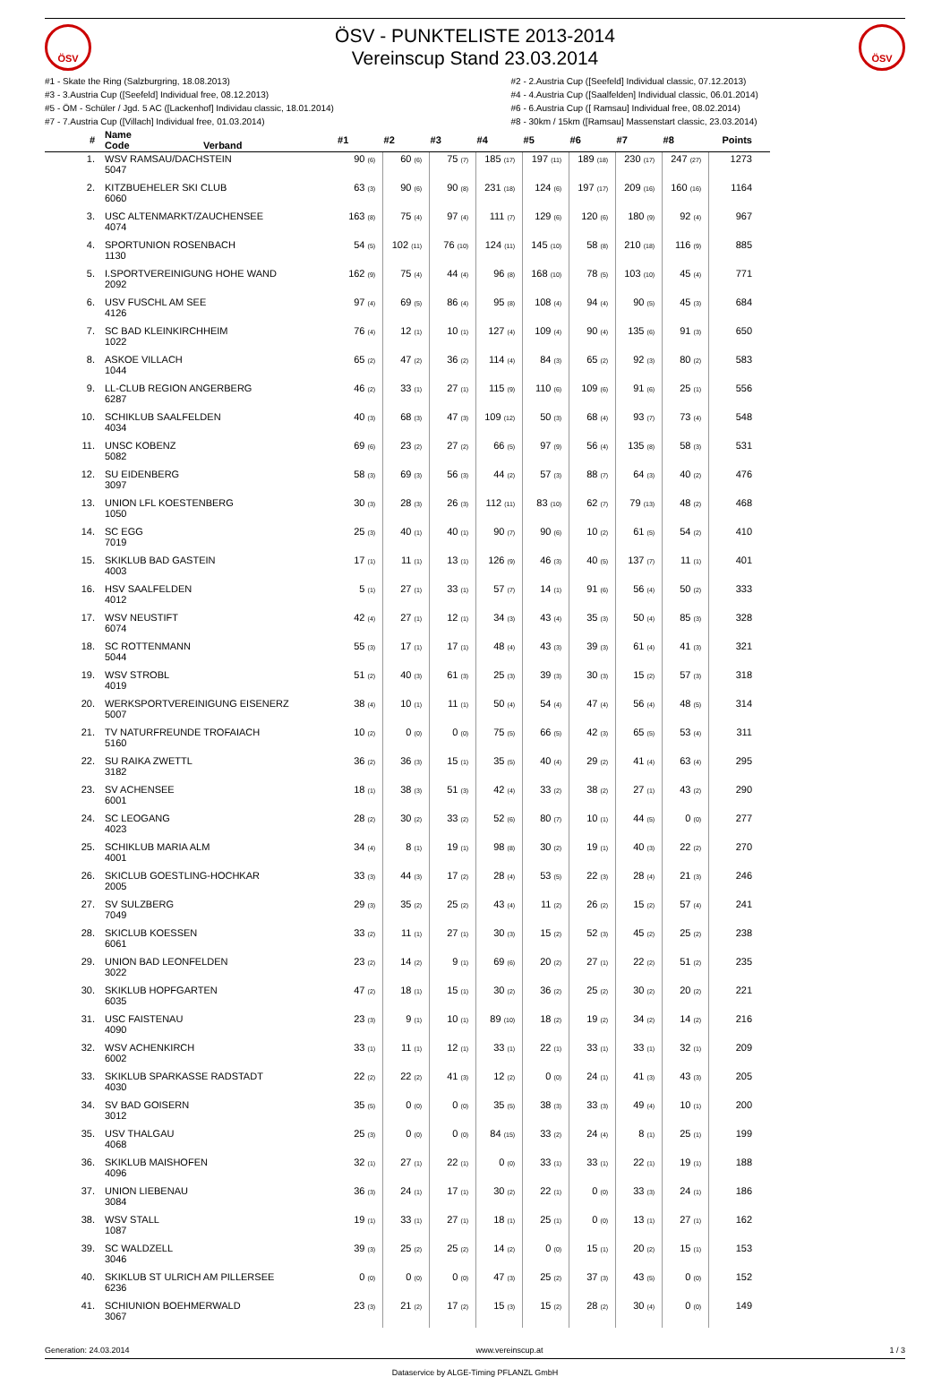ÖSV
ÖSV - PUNKTELISTE 2013-2014
Vereinscup Stand 23.03.2014
ÖSV
#1 - Skate the Ring (Salzburgring, 18.08.2013)
#2 - 2.Austria Cup ([Seefeld] Individual classic, 07.12.2013)
#3 - 3.Austria Cup ([Seefeld] Individual free, 08.12.2013)
#4 - 4.Austria Cup ([Saalfelden] Individual classic, 06.01.2014)
#5 - ÖM - Schüler / Jgd. 5 AC ([Lackenhof] Individau classic, 18.01.2014)
#6 - 6.Austria Cup ([ Ramsau] Individual free, 08.02.2014)
#7 - 7.Austria Cup ([Villach] Individual free, 01.03.2014)
#8 - 30km / 15km ([Ramsau] Massenstart classic, 23.03.2014)
| # | Name Code Verband | #1 | #2 | #3 | #4 | #5 | #6 | #7 | #8 | Points |
| --- | --- | --- | --- | --- | --- | --- | --- | --- | --- | --- |
| 1. | WSV RAMSAU/DACHSTEIN 5047 | 90 (6) | 60 (6) | 75 (7) | 185 (17) | 197 (11) | 189 (18) | 230 (17) | 247 (27) | 1273 |
| 2. | KITZBUEHELER SKI CLUB 6060 | 63 (3) | 90 (6) | 90 (8) | 231 (18) | 124 (6) | 197 (17) | 209 (16) | 160 (16) | 1164 |
| 3. | USC ALTENMARKT/ZAUCHENSEE 4074 | 163 (8) | 75 (4) | 97 (4) | 111 (7) | 129 (6) | 120 (6) | 180 (9) | 92 (4) | 967 |
| 4. | SPORTUNION ROSENBACH 1130 | 54 (5) | 102 (11) | 76 (10) | 124 (11) | 145 (10) | 58 (8) | 210 (18) | 116 (9) | 885 |
| 5. | I.SPORTVEREINIGUNG HOHE WAND 2092 | 162 (9) | 75 (4) | 44 (4) | 96 (8) | 168 (10) | 78 (5) | 103 (10) | 45 (4) | 771 |
| 6. | USV FUSCHL AM SEE 4126 | 97 (4) | 69 (5) | 86 (4) | 95 (8) | 108 (4) | 94 (4) | 90 (5) | 45 (3) | 684 |
| 7. | SC BAD KLEINKIRCHHEIM 1022 | 76 (4) | 12 (1) | 10 (1) | 127 (4) | 109 (4) | 90 (4) | 135 (6) | 91 (3) | 650 |
| 8. | ASKOE VILLACH 1044 | 65 (2) | 47 (2) | 36 (2) | 114 (4) | 84 (3) | 65 (2) | 92 (3) | 80 (2) | 583 |
| 9. | LL-CLUB REGION ANGERBERG 6287 | 46 (2) | 33 (1) | 27 (1) | 115 (9) | 110 (6) | 109 (6) | 91 (6) | 25 (1) | 556 |
| 10. | SCHIKLUB SAALFELDEN 4034 | 40 (3) | 68 (3) | 47 (3) | 109 (12) | 50 (3) | 68 (4) | 93 (7) | 73 (4) | 548 |
| 11. | UNSC KOBENZ 5082 | 69 (6) | 23 (2) | 27 (2) | 66 (5) | 97 (9) | 56 (4) | 135 (8) | 58 (3) | 531 |
| 12. | SU EIDENBERG 3097 | 58 (3) | 69 (3) | 56 (3) | 44 (2) | 57 (3) | 88 (7) | 64 (3) | 40 (2) | 476 |
| 13. | UNION LFL KOESTENBERG 1050 | 30 (3) | 28 (3) | 26 (3) | 112 (11) | 83 (10) | 62 (7) | 79 (13) | 48 (2) | 468 |
| 14. | SC EGG 7019 | 25 (3) | 40 (1) | 40 (1) | 90 (7) | 90 (6) | 10 (2) | 61 (5) | 54 (2) | 410 |
| 15. | SKIKLUB BAD GASTEIN 4003 | 17 (1) | 11 (1) | 13 (1) | 126 (9) | 46 (3) | 40 (5) | 137 (7) | 11 (1) | 401 |
| 16. | HSV SAALFELDEN 4012 | 5 (1) | 27 (1) | 33 (1) | 57 (7) | 14 (1) | 91 (6) | 56 (4) | 50 (2) | 333 |
| 17. | WSV NEUSTIFT 6074 | 42 (4) | 27 (1) | 12 (1) | 34 (3) | 43 (4) | 35 (3) | 50 (4) | 85 (3) | 328 |
| 18. | SC ROTTENMANN 5044 | 55 (3) | 17 (1) | 17 (1) | 48 (4) | 43 (3) | 39 (3) | 61 (4) | 41 (3) | 321 |
| 19. | WSV STROBL 4019 | 51 (2) | 40 (3) | 61 (3) | 25 (3) | 39 (3) | 30 (3) | 15 (2) | 57 (3) | 318 |
| 20. | WERKSPORTVEREINIGUNG EISENERZ 5007 | 38 (4) | 10 (1) | 11 (1) | 50 (4) | 54 (4) | 47 (4) | 56 (4) | 48 (5) | 314 |
| 21. | TV NATURFREUNDE TROFAIACH 5160 | 10 (2) | 0 (0) | 0 (0) | 75 (5) | 66 (5) | 42 (3) | 65 (5) | 53 (4) | 311 |
| 22. | SU RAIKA ZWETTL 3182 | 36 (2) | 36 (3) | 15 (1) | 35 (5) | 40 (4) | 29 (2) | 41 (4) | 63 (4) | 295 |
| 23. | SV ACHENSEE 6001 | 18 (1) | 38 (3) | 51 (3) | 42 (4) | 33 (2) | 38 (2) | 27 (1) | 43 (2) | 290 |
| 24. | SC LEOGANG 4023 | 28 (2) | 30 (2) | 33 (2) | 52 (6) | 80 (7) | 10 (1) | 44 (5) | 0 (0) | 277 |
| 25. | SCHIKLUB MARIA ALM 4001 | 34 (4) | 8 (1) | 19 (1) | 98 (8) | 30 (2) | 19 (1) | 40 (3) | 22 (2) | 270 |
| 26. | SKICLUB GOESTLING-HOCHKAR 2005 | 33 (3) | 44 (3) | 17 (2) | 28 (4) | 53 (5) | 22 (3) | 28 (4) | 21 (3) | 246 |
| 27. | SV SULZBERG 7049 | 29 (3) | 35 (2) | 25 (2) | 43 (4) | 11 (2) | 26 (2) | 15 (2) | 57 (4) | 241 |
| 28. | SKICLUB KOESSEN 6061 | 33 (2) | 11 (1) | 27 (1) | 30 (3) | 15 (2) | 52 (3) | 45 (2) | 25 (2) | 238 |
| 29. | UNION BAD LEONFELDEN 3022 | 23 (2) | 14 (2) | 9 (1) | 69 (6) | 20 (2) | 27 (1) | 22 (2) | 51 (2) | 235 |
| 30. | SKIKLUB HOPFGARTEN 6035 | 47 (2) | 18 (1) | 15 (1) | 30 (2) | 36 (2) | 25 (2) | 30 (2) | 20 (2) | 221 |
| 31. | USC FAISTENAU 4090 | 23 (3) | 9 (1) | 10 (1) | 89 (10) | 18 (2) | 19 (2) | 34 (2) | 14 (2) | 216 |
| 32. | WSV ACHENKIRCH 6002 | 33 (1) | 11 (1) | 12 (1) | 33 (1) | 22 (1) | 33 (1) | 33 (1) | 32 (1) | 209 |
| 33. | SKIKLUB SPARKASSE RADSTADT 4030 | 22 (2) | 22 (2) | 41 (3) | 12 (2) | 0 (0) | 24 (1) | 41 (3) | 43 (3) | 205 |
| 34. | SV BAD GOISERN 3012 | 35 (5) | 0 (0) | 0 (0) | 35 (5) | 38 (3) | 33 (3) | 49 (4) | 10 (1) | 200 |
| 35. | USV THALGAU 4068 | 25 (3) | 0 (0) | 0 (0) | 84 (15) | 33 (2) | 24 (4) | 8 (1) | 25 (1) | 199 |
| 36. | SKIKLUB MAISHOFEN 4096 | 32 (1) | 27 (1) | 22 (1) | 0 (0) | 33 (1) | 33 (1) | 22 (1) | 19 (1) | 188 |
| 37. | UNION LIEBENAU 3084 | 36 (3) | 24 (1) | 17 (1) | 30 (2) | 22 (1) | 0 (0) | 33 (3) | 24 (1) | 186 |
| 38. | WSV STALL 1087 | 19 (1) | 33 (1) | 27 (1) | 18 (1) | 25 (1) | 0 (0) | 13 (1) | 27 (1) | 162 |
| 39. | SC WALDZELL 3046 | 39 (3) | 25 (2) | 25 (2) | 14 (2) | 0 (0) | 15 (1) | 20 (2) | 15 (1) | 153 |
| 40. | SKIKLUB ST ULRICH AM PILLERSEE 6236 | 0 (0) | 0 (0) | 0 (0) | 47 (3) | 25 (2) | 37 (3) | 43 (5) | 0 (0) | 152 |
| 41. | SCHIUNION BOEHMERWALD 3067 | 23 (3) | 21 (2) | 17 (2) | 15 (3) | 15 (2) | 28 (2) | 30 (4) | 0 (0) | 149 |
Generation: 24.03.2014 www.vereinscup.at 1 / 3
Dataservice by ALGE-Timing PFLANZL GmbH